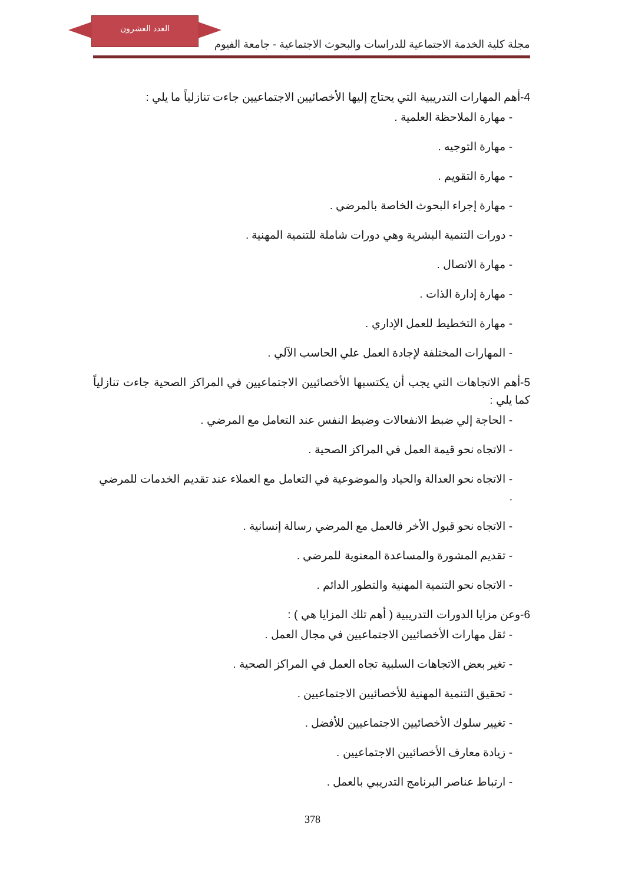العدد العشرون
مجلة كلية الخدمة الاجتماعية للدراسات والبحوث الاجتماعية - جامعة الفيوم
4-أهم المهارات التدريبية التي يحتاج إليها الأخصائيين الاجتماعيين جاءت تنازلياً ما يلي :
- مهارة الملاحظة العلمية .
- مهارة التوجيه .
- مهارة التقويم .
- مهارة إجراء البحوث الخاصة بالمرضي .
- دورات التنمية البشرية وهي دورات شاملة للتنمية المهنية .
- مهارة الاتصال .
- مهارة إدارة الذات .
- مهارة التخطيط للعمل الإداري .
- المهارات المختلفة لإجادة العمل علي الحاسب الآلي .
5-أهم الاتجاهات التي يجب أن يكتسبها الأخصائيين الاجتماعيين في المراكز الصحية جاءت تنازلياً كما يلي :
- الحاجة إلي ضبط الانفعالات وضبط النفس عند التعامل مع المرضي .
- الاتجاه نحو قيمة العمل في المراكز الصحية .
- الاتجاه نحو العدالة والحياد والموضوعية في التعامل مع العملاء عند تقديم الخدمات للمرضي .
- الاتجاه نحو قبول الأخر فالعمل مع المرضي رسالة إنسانية .
- تقديم المشورة والمساعدة المعنوية للمرضي .
- الاتجاه نحو التنمية المهنية والتطور الدائم .
6-وعن مزايا الدورات التدريبية ( أهم تلك المزايا هي ) :
- ثقل مهارات الأخصائيين الاجتماعيين في مجال العمل .
- تغير بعض الاتجاهات السلبية تجاه العمل في المراكز الصحية .
- تحقيق التنمية المهنية للأخصائيين الاجتماعيين .
- تغيير سلوك الأخصائيين الاجتماعيين للأفضل .
- زيادة معارف الأخصائيين الاجتماعيين .
- ارتباط عناصر البرنامج التدريبي بالعمل .
378